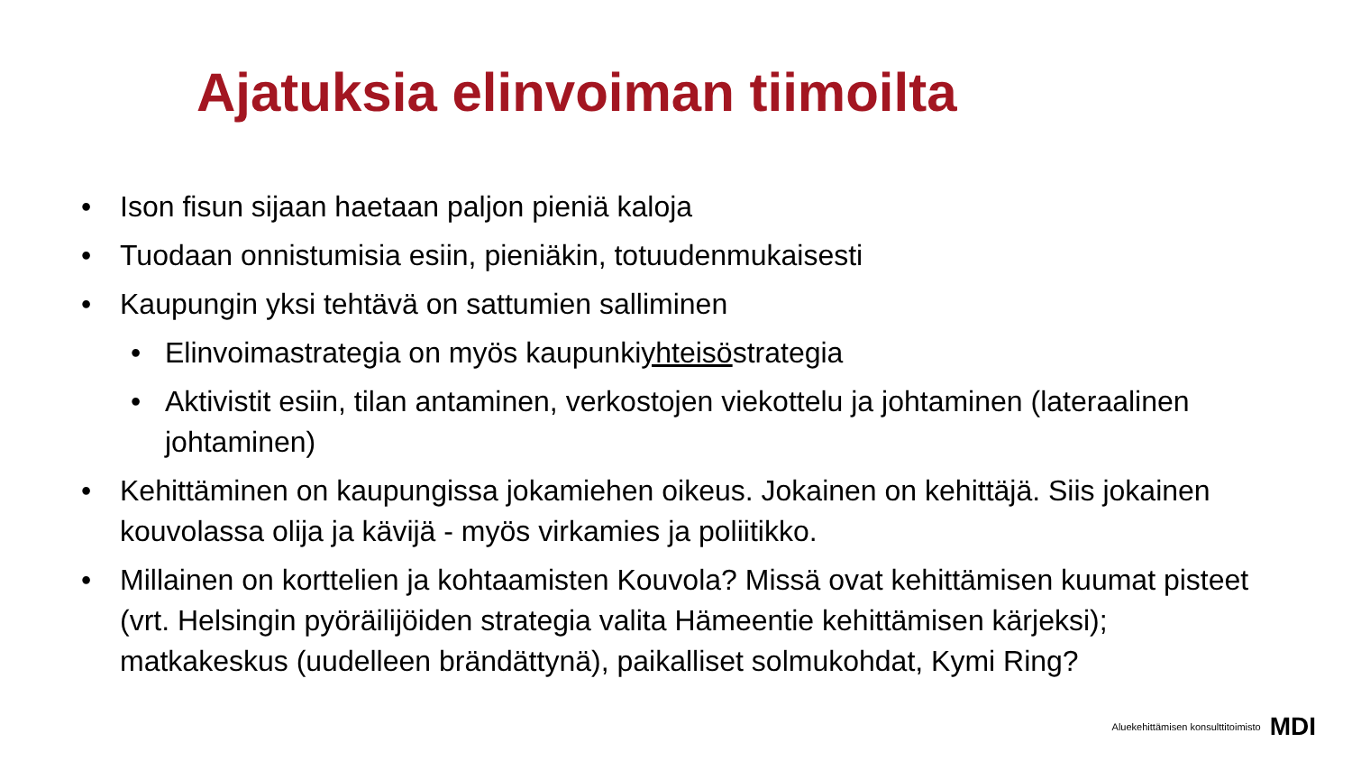Ajatuksia elinvoiman tiimoilta
• Ison fisun sijaan haetaan paljon pieniä kaloja
• Tuodaan onnistumisia esiin, pieniäkin, totuudenmukaisesti
• Kaupungin yksi tehtävä on sattumien salliminen
• Elinvoimastrategia on myös kaupunkiyhteisöstrategia
• Aktivistit esiin, tilan antaminen, verkostojen viekottelu ja johtaminen (lateraalinen johtaminen)
• Kehittäminen on kaupungissa jokamiehen oikeus. Jokainen on kehittäjä. Siis jokainen kouvolassa olija ja kävijä - myös virkamies ja poliitikko.
• Millainen on korttelien ja kohtaamisten Kouvola? Missä ovat kehittämisen kuumat pisteet (vrt. Helsingin pyöräilijöiden strategia valita Hämeentie kehittämisen kärjeksi); matkakeskus (uudelleen brändättynä), paikalliset solmukohdat, Kymi Ring?
Aluekehittämisen konsulttitoimisto MDI